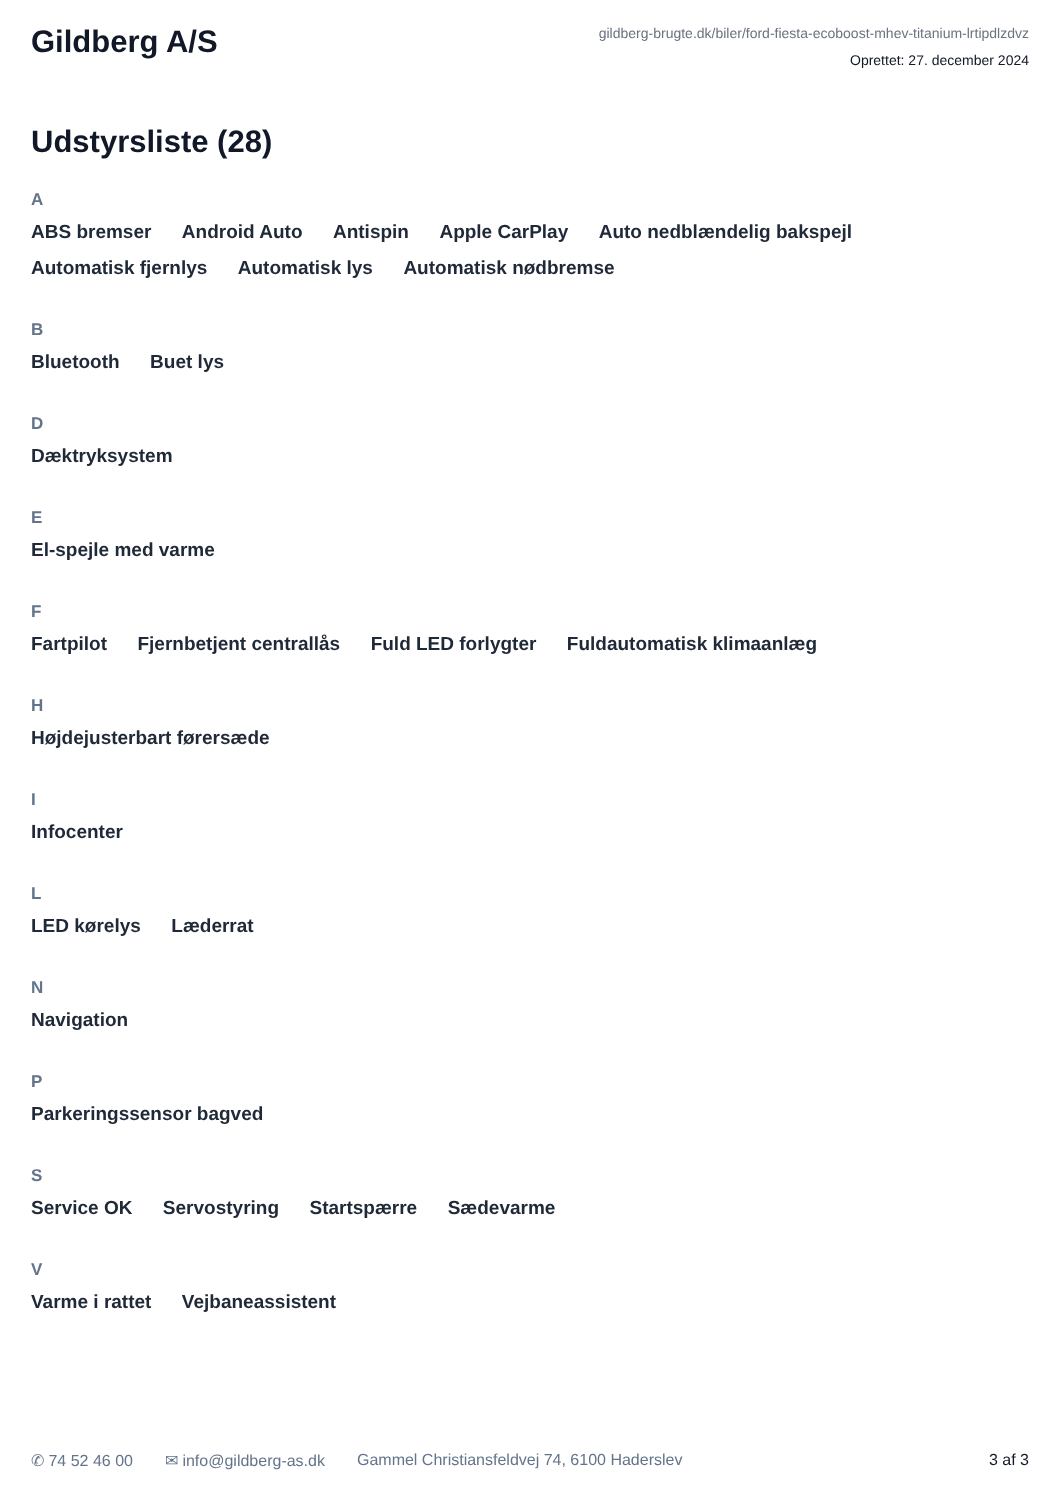Gildberg A/S
gildberg-brugte.dk/biler/ford-fiesta-ecoboost-mhev-titanium-lrtipdlzdvz
Oprettet: 27. december 2024
Udstyrsliste (28)
A
ABS bremser Android Auto Antispin Apple CarPlay Auto nedblændelig bakspejl Automatisk fjernlys Automatisk lys Automatisk nødbremse
B
Bluetooth Buet lys
D
Dæktryksystem
E
El-spejle med varme
F
Fartpilot Fjernbetjent centrallås Fuld LED forlygter Fuldautomatisk klimaanlæg
H
Højdejusterbart førersæde
I
Infocenter
L
LED kørelys Læderrat
N
Navigation
P
Parkeringssensor bagved
S
Service OK Servostyring Startspærre Sædevarme
V
Varme i rattet Vejbaneassistent
✆ 74 52 46 00 ✉ info@gildberg-as.dk Gammel Christiansfeldvej 74, 6100 Haderslev 3 af 3